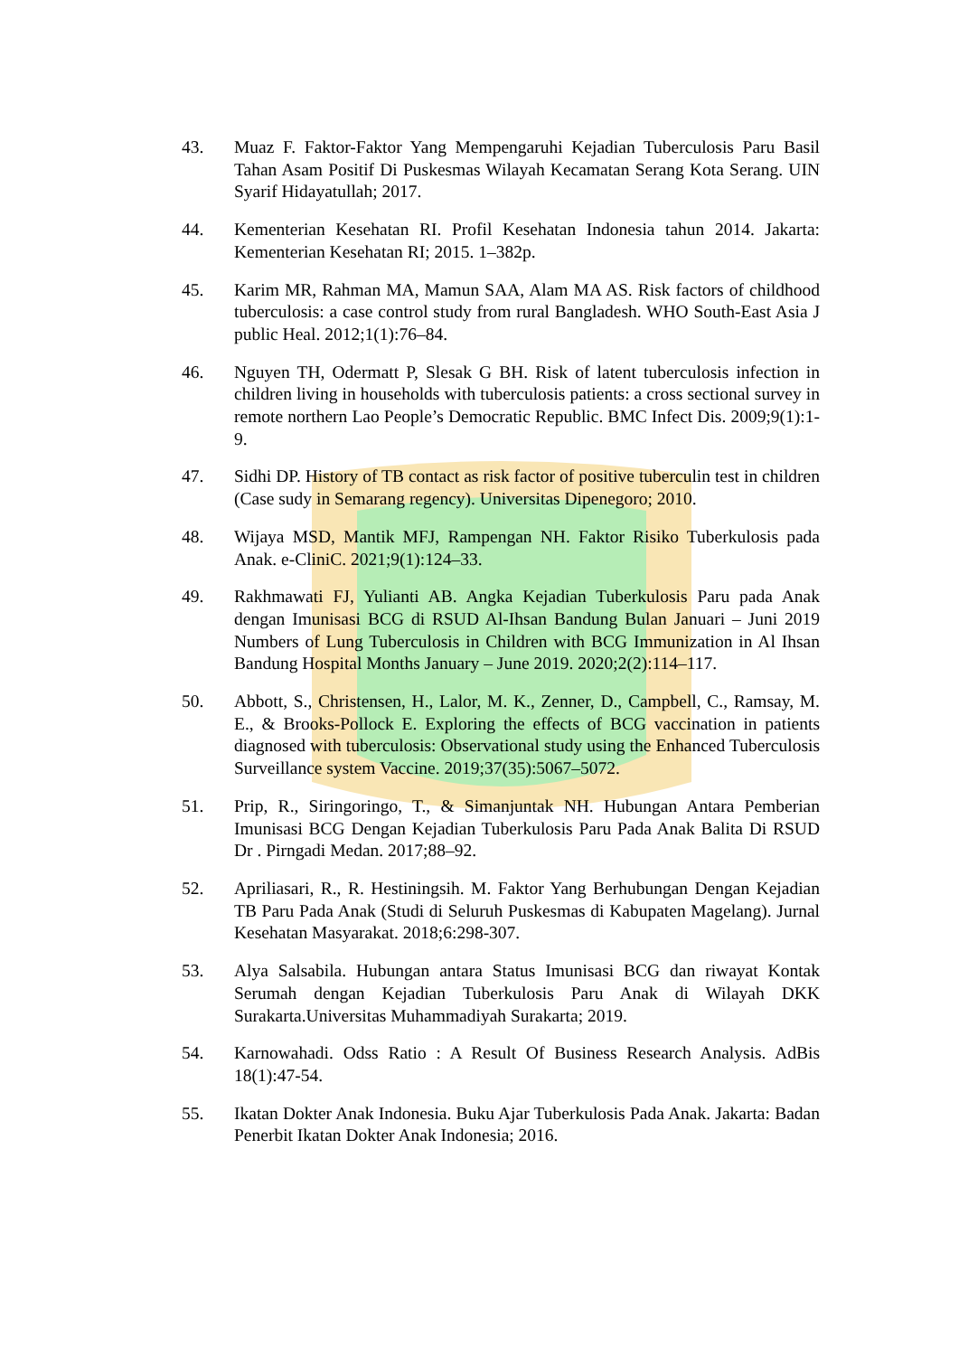43. Muaz F. Faktor-Faktor Yang Mempengaruhi Kejadian Tuberculosis Paru Basil Tahan Asam Positif Di Puskesmas Wilayah Kecamatan Serang Kota Serang. UIN Syarif Hidayatullah; 2017.
44. Kementerian Kesehatan RI. Profil Kesehatan Indonesia tahun 2014. Jakarta: Kementerian Kesehatan RI; 2015. 1–382p.
45. Karim MR, Rahman MA, Mamun SAA, Alam MA AS. Risk factors of childhood tuberculosis: a case control study from rural Bangladesh. WHO South-East Asia J public Heal. 2012;1(1):76–84.
46. Nguyen TH, Odermatt P, Slesak G BH. Risk of latent tuberculosis infection in children living in households with tuberculosis patients: a cross sectional survey in remote northern Lao People’s Democratic Republic. BMC Infect Dis. 2009;9(1):1-9.
47. Sidhi DP. History of TB contact as risk factor of positive tuberculin test in children (Case sudy in Semarang regency). Universitas Dipenegoro; 2010.
48. Wijaya MSD, Mantik MFJ, Rampengan NH. Faktor Risiko Tuberkulosis pada Anak. e-CliniC. 2021;9(1):124–33.
49. Rakhmawati FJ, Yulianti AB. Angka Kejadian Tuberkulosis Paru pada Anak dengan Imunisasi BCG di RSUD Al-Ihsan Bandung Bulan Januari – Juni 2019 Numbers of Lung Tuberculosis in Children with BCG Immunization in Al Ihsan Bandung Hospital Months January – June 2019. 2020;2(2):114–117.
50. Abbott, S., Christensen, H., Lalor, M. K., Zenner, D., Campbell, C., Ramsay, M. E., & Brooks-Pollock E. Exploring the effects of BCG vaccination in patients diagnosed with tuberculosis: Observational study using the Enhanced Tuberculosis Surveillance system Vaccine. 2019;37(35):5067–5072.
51. Prip, R., Siringoringo, T., & Simanjuntak NH. Hubungan Antara Pemberian Imunisasi BCG Dengan Kejadian Tuberkulosis Paru Pada Anak Balita Di RSUD Dr . Pirngadi Medan. 2017;88–92.
52. Apriliasari, R., R. Hestiningsih. M. Faktor Yang Berhubungan Dengan Kejadian TB Paru Pada Anak (Studi di Seluruh Puskesmas di Kabupaten Magelang). Jurnal Kesehatan Masyarakat. 2018;6:298-307.
53. Alya Salsabila. Hubungan antara Status Imunisasi BCG dan riwayat Kontak Serumah dengan Kejadian Tuberkulosis Paru Anak di Wilayah DKK Surakarta.Universitas Muhammadiyah Surakarta; 2019.
54. Karnowahadi. Odss Ratio : A Result Of Business Research Analysis. AdBis 18(1):47-54.
55. Ikatan Dokter Anak Indonesia. Buku Ajar Tuberkulosis Pada Anak. Jakarta: Badan Penerbit Ikatan Dokter Anak Indonesia; 2016.